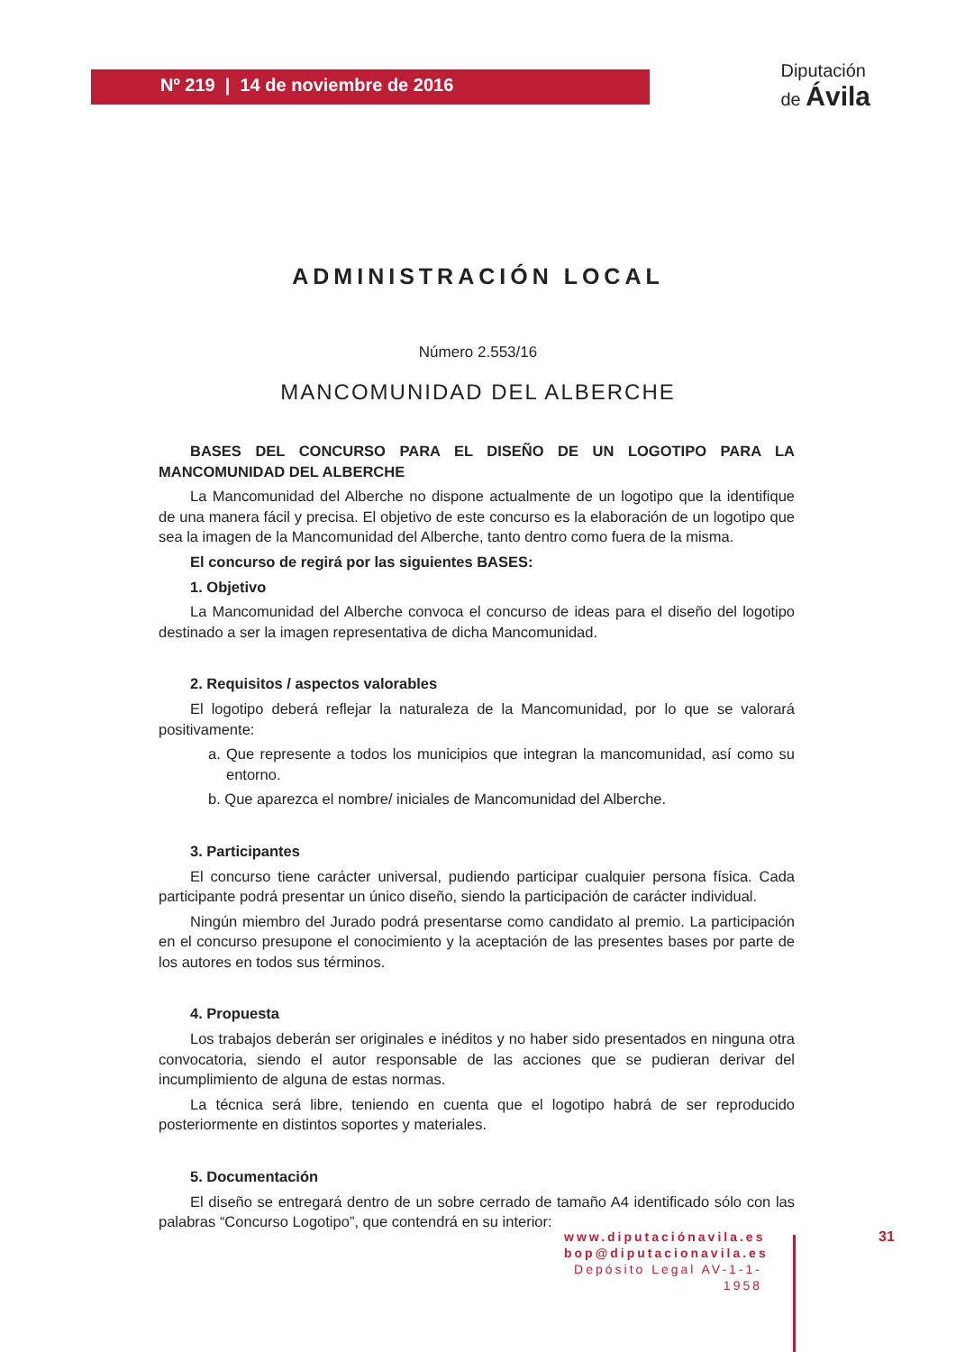Nº 219 | 14 de noviembre de 2016
Diputación
de Ávila
ADMINISTRACIÓN LOCAL
Número 2.553/16
MANCOMUNIDAD DEL ALBERCHE
BASES DEL CONCURSO PARA EL DISEÑO DE UN LOGOTIPO PARA LA MANCOMUNIDAD DEL ALBERCHE
La Mancomunidad del Alberche no dispone actualmente de un logotipo que la identifique de una manera fácil y precisa. El objetivo de este concurso es la elaboración de un logotipo que sea la imagen de la Mancomunidad del Alberche, tanto dentro como fuera de la misma.
El concurso de regirá por las siguientes BASES:
1. Objetivo
La Mancomunidad del Alberche convoca el concurso de ideas para el diseño del logotipo destinado a ser la imagen representativa de dicha Mancomunidad.
2. Requisitos / aspectos valorables
El logotipo deberá reflejar la naturaleza de la Mancomunidad, por lo que se valorará positivamente:
a. Que represente a todos los municipios que integran la mancomunidad, así como su entorno.
b. Que aparezca el nombre/ iniciales de Mancomunidad del Alberche.
3. Participantes
El concurso tiene carácter universal, pudiendo participar cualquier persona física. Cada participante podrá presentar un único diseño, siendo la participación de carácter individual.
Ningún miembro del Jurado podrá presentarse como candidato al premio. La participación en el concurso presupone el conocimiento y la aceptación de las presentes bases por parte de los autores en todos sus términos.
4. Propuesta
Los trabajos deberán ser originales e inéditos y no haber sido presentados en ninguna otra convocatoria, siendo el autor responsable de las acciones que se pudieran derivar del incumplimiento de alguna de estas normas.
La técnica será libre, teniendo en cuenta que el logotipo habrá de ser reproducido posteriormente en distintos soportes y materiales.
5. Documentación
El diseño se entregará dentro de un sobre cerrado de tamaño A4 identificado sólo con las palabras “Concurso Logotipo”, que contendrá en su interior:
www.diputaciónavila.es
bop@diputacionavila.es
Depósito Legal AV-1-1-1958
31